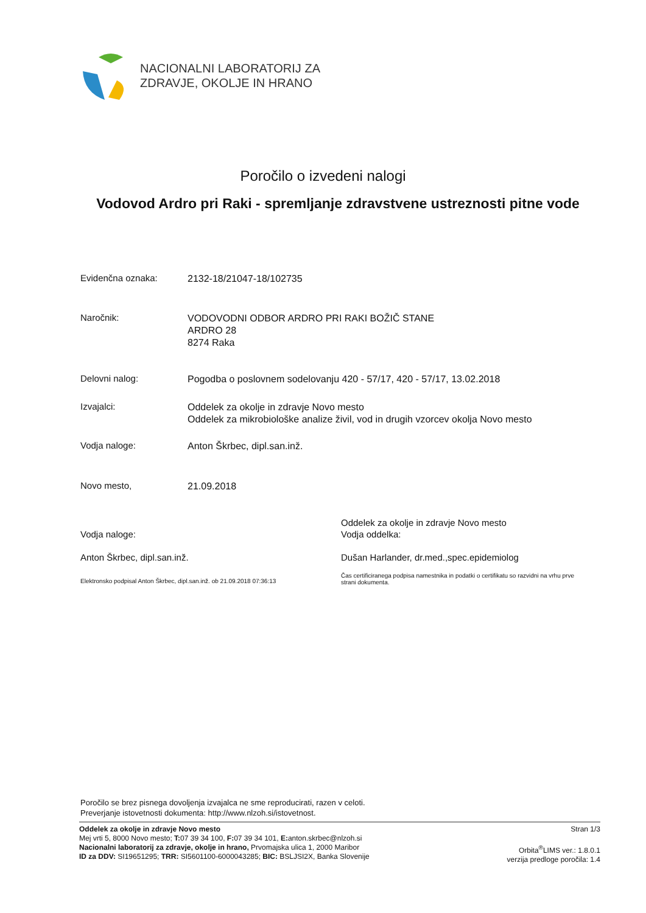NACIONALNI LABORATORIJ ZA
ZDRAVJE, OKOLJE IN HRANO
Poročilo o izvedeni nalogi
Vodovod Ardro pri Raki - spremljanje zdravstvene ustreznosti pitne vode
Evidenčna oznaka:
2132-18/21047-18/102735
Naročnik:
VODOVODNI ODBOR ARDRO PRI RAKI BOŽIČ STANE
ARDRO 28
8274 Raka
Delovni nalog:
Pogodba o poslovnem sodelovanju 420 - 57/17, 420 - 57/17, 13.02.2018
Izvajalci:
Oddelek za okolje in zdravje Novo mesto
Oddelek za mikrobiološke analize živil, vod in drugih vzorcev okolja Novo mesto
Vodja naloge:
Anton Škrbec, dipl.san.inž.
Novo mesto,
21.09.2018
Vodja naloge:
Oddelek za okolje in zdravje Novo mesto
Vodja oddelka:
Anton Škrbec, dipl.san.inž.
Dušan Harlander, dr.med.,spec.epidemiolog
Elektronsko podpisal Anton Škrbec, dipl.san.inž. ob 21.09.2018 07:36:13
Čas certificiranega podpisa namestnika in podatki o certifikatu so razvidni na vrhu prve strani dokumenta.
Poročilo se brez pisnega dovoljenja izvajalca ne sme reproducirati, razen v celoti.
Preverjanje istovetnosti dokumenta: http://www.nlzoh.si/istovetnost.
Oddelek za okolje in zdravje Novo mesto
Mej vrti 5, 8000 Novo mesto; T: 07 39 34 100, F: 07 39 34 101, E: anton.skrbec@nlzoh.si
Nacionalni laboratorij za zdravje, okolje in hrano, Prvomajska ulica 1, 2000 Maribor
ID za DDV: SI19651295; TRR: SI5601100-6000043285; BIC: BSLJSI2X, Banka Slovenije
Stran 1/3
Orbita<sup>®</sup>LIMS ver.: 1.8.0.1
verzija predloge poročila: 1.4